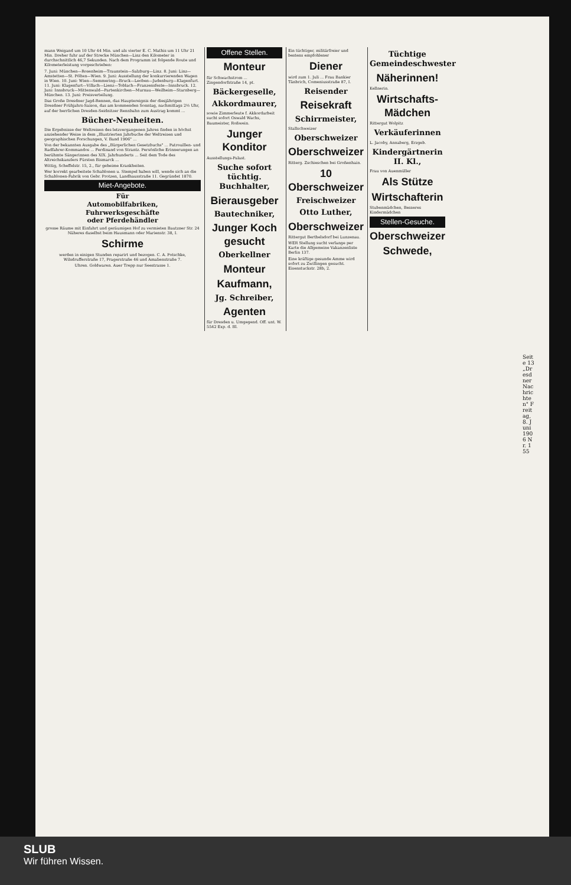mann Weigand um 10 Uhr 44 Min. und als vierter E. C. Mathis um 11 Uhr 21 Min. Dreher fuhr auf der Strecke München—Linz den Kilometer in durchschnittlich 46,7 Sekunden. Nach dem Programm ist folgende Route und Kilometerleistung vorgeschrieben:
7. Juni: München—Rosenheim—Traunstein—Salzburg—Linz. 8. Juni: Linz—Amstetten—St. Pölten—Wien. 9. Juni: Ausstellung der konkurrierenden Wagen in Wien. 10. Juni: Wien—Semmering—Bruck—Leoben—Judenburg—Klagenfurt. 11. Juni: Klagenfurt—Villach—Lienz—Toblach—Franzensfeste—Innsbruck. 12. Juni: Innsbruck—Mittenwald—Partenkirchen—Murnau—Weilheim—Starnberg—München. 13. Juni: Preisverteilung.
Das Große Dresdner Jagd-Rennen, das Hauptereignis der diesjährigen Dresdner Frühjahrs-Saison, das am kommenden Sonntag, nachmittags 2½ Uhr, auf der herrlichen Dresden-Seidnitzer Rennbahn zum Austrag kommt ...
Bücher-Neuheiten.
Die Ergebnisse der Weltreisen des letzvergangenen Jahres finden in höchst anziehender Weise in dem „Illustrierten Jahrbuche der Weltreisen und geographischen Forschungen, V. Band 1906" ...
Von der bekannten Ausgabe des „Bürgerlichen Gesetzbuchs" ... Patrouillen- und Radfahrer-Kommandos ... Ferdinand von Strantz. Persönliche Erinnerungen an berühmte Sängerinnen des XIX. Jahrhunderts ... Seit dem Tode des Altreichskanzlers Fürsten Bismarck ...
Wittig, Scheffelstr. 15, 2., für geheime Krankheiten.
Wer korrekt gearbeitete Schablonen u. Stempel haben will, wende sich an die Schablonen-Fabrik von Gebr. Protzen, Landhausstraße 11. Gegründet 1870.
Miet-Angebote.
Für
Automobilfabriken,
Fuhrwerksgeschäfte
oder Pferdehändler
grosse Räume mit Einfahrt und geräumigen Hof zu vermieten Bautzner Str. 24
Näheres daselbst beim Hausmann oder Marienstr. 38, I.
Schirme
werden in einigen Stunden reparirt und bezogen. C. A. Potschke, Wilsdrufferstraße 17, Pragerstraße 46 und Amalienstraße 7.
Uhren. Goldwaren. Auer Trepp nur Seestrasse 1.
Offene Stellen.
Monteur
für Schwachstrom ... Zingendorfstraße 14, pt.
Bäckergeselle,
Akkordmaurer,
sowie Zimmerleute f. Akkordarbeit sucht sofort Oswald Wachs, Baumeister, Roßwein.
Junger Konditor
Ausstellungs-Palast.
Suche sofort tüchtig. Buchhalter,
Bierausgeber
Bautechniker,
Junger Koch gesucht
Oberkellner
Monteur
Kaufmann,
Jg. Schreiber,
Agenten
für Dresden u. Umgegend. Off. unt. W. 5542 Exp. d. Bl.
Ein tüchtiger, militärfreier und bestens empfohlener
Diener
wird zum 1. Juli ... Frau Bankier Tänbrich, Comeniusstraße 87, I.
Reisender
Reisekraft
Schirrmeister,
Stallschweizer
Oberschweizer
Oberschweizer
Ritterg. Zschieschen bei Großenhain.
10 Oberschweizer
Freischweizer
Otto Luther,
Oberschweizer
Rittergut Berthelsdorf bei Lunzenau.
WER Stellung sucht verlange per Karte die Allgemeine Vakanzenliste Berlin 137.
Eine kräftige gesunde Amme wird sofort zu Zwillingen gesucht. Eisenstuckstr. 28b, 2.
Tüchtige Gemeindeschwester
Näherinnen!
Kellnerin.
Wirtschafts-Mädchen
Rittergut Wolpitz
Verkäuferinnen
L. Jacoby, Annaberg, Erzgeb.
Kindergärtnerin II. Kl.,
Frau von Auenmüller
Als Stütze
Wirtschafterin
Stubenmädchen, Besseres Kindermädchen
Stellen-Gesuche.
Oberschweizer
Schwede,
Seite 13 „Dresdner Nachrichten" Freitag, 8. Juni 1906 Nr. 155
SLUB
Wir führen Wissen.